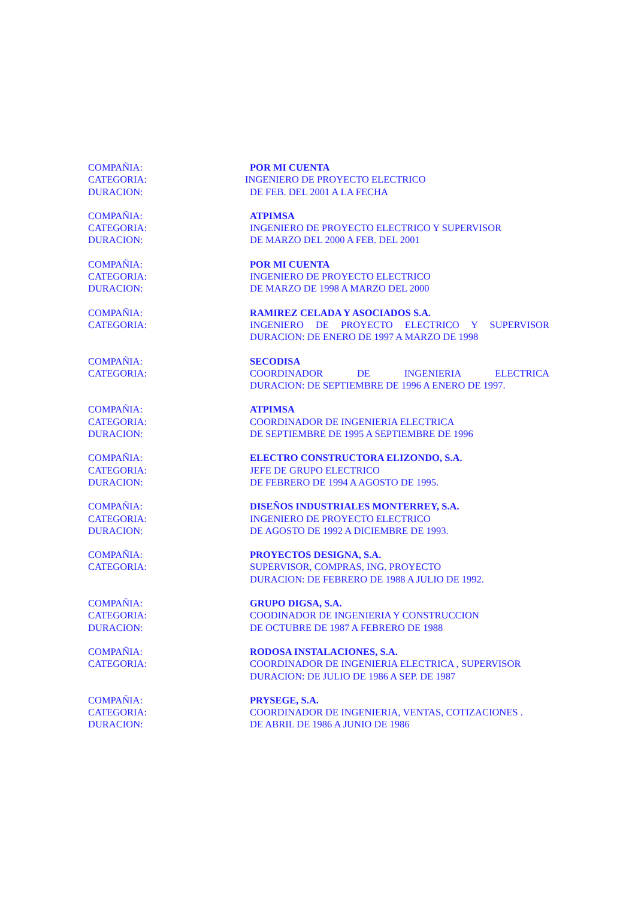COMPAÑIA: POR MI CUENTA
CATEGORIA: INGENIERO DE PROYECTO ELECTRICO
DURACION: DE FEB. DEL 2001 A LA FECHA
COMPAÑIA: ATPIMSA
CATEGORIA: INGENIERO DE PROYECTO ELECTRICO Y SUPERVISOR
DURACION: DE MARZO DEL 2000 A FEB. DEL 2001
COMPAÑIA: POR MI CUENTA
CATEGORIA: INGENIERO DE PROYECTO ELECTRICO
DURACION: DE MARZO DE 1998 A MARZO DEL 2000
COMPAÑIA: RAMIREZ CELADA Y ASOCIADOS S.A.
CATEGORIA: INGENIERO DE PROYECTO ELECTRICO Y SUPERVISOR
DURACION: DE ENERO DE 1997 A MARZO DE 1998
COMPAÑIA: SECODISA
CATEGORIA: COORDINADOR DE INGENIERIA ELECTRICA
DURACION: DE SEPTIEMBRE DE 1996 A ENERO DE 1997.
COMPAÑIA: ATPIMSA
CATEGORIA: COORDINADOR DE INGENIERIA ELECTRICA
DURACION: DE SEPTIEMBRE DE 1995 A SEPTIEMBRE DE 1996
COMPAÑIA: ELECTRO CONSTRUCTORA ELIZONDO, S.A.
CATEGORIA: JEFE DE GRUPO ELECTRICO
DURACION: DE FEBRERO DE 1994 A AGOSTO DE 1995.
COMPAÑIA: DISEÑOS INDUSTRIALES MONTERREY, S.A.
CATEGORIA: INGENIERO DE PROYECTO ELECTRICO
DURACION: DE AGOSTO DE 1992 A DICIEMBRE DE 1993.
COMPAÑIA: PROYECTOS DESIGNA, S.A.
CATEGORIA: SUPERVISOR, COMPRAS, ING. PROYECTO
DURACION: DE FEBRERO DE 1988 A JULIO DE 1992.
COMPAÑIA: GRUPO DIGSA, S.A.
CATEGORIA: COODINADOR DE INGENIERIA Y CONSTRUCCION
DURACION: DE OCTUBRE DE 1987 A FEBRERO DE 1988
COMPAÑIA: RODOSA INSTALACIONES, S.A.
CATEGORIA: COORDINADOR DE INGENIERIA ELECTRICA , SUPERVISOR
DURACION: DE JULIO DE 1986 A SEP. DE 1987
COMPAÑIA: PRYSEGE, S.A.
CATEGORIA: COORDINADOR DE INGENIERIA, VENTAS, COTIZACIONES .
DURACION: DE ABRIL DE 1986 A JUNIO DE 1986